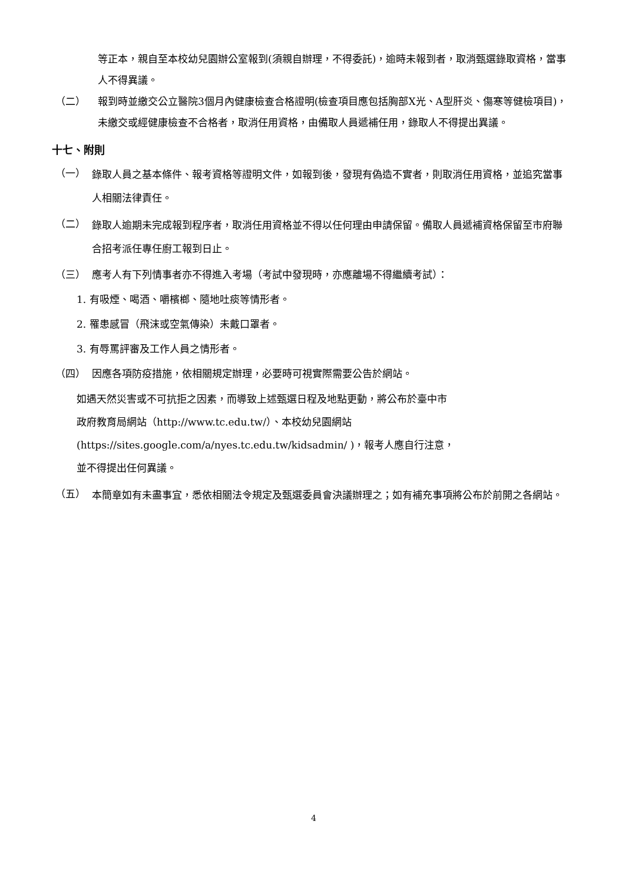等正本，親自至本校幼兒園辦公室報到(須親自辦理，不得委託)，逾時未報到者，取消甄選錄取資格，當事人不得異議。
（二） 報到時並繳交公立醫院3個月內健康檢查合格證明(檢查項目應包括胸部X光、A型肝炎、傷寒等健檢項目)，未繳交或經健康檢查不合格者，取消任用資格，由備取人員遞補任用，錄取人不得提出異議。
十七、附則
（一）
錄取人員之基本條件、報考資格等證明文件，如報到後，發現有偽造不實者，則取消任用資格，並追究當事人相關法律責任。
（二）
錄取人逾期未完成報到程序者，取消任用資格並不得以任何理由申請保留。備取人員遞補資格保留至市府聯合招考派任專任廚工報到日止。
（三） 應考人有下列情事者亦不得進入考場（考試中發現時，亦應離場不得繼續考試）：
1. 有吸煙、喝酒、嚼檳榔、隨地吐痰等情形者。
2. 罹患感冒（飛沫或空氣傳染）未戴口罩者。
3. 有辱罵評審及工作人員之情形者。
（四） 因應各項防疫措施，依相關規定辦理，必要時可視實際需要公告於網站。
如遇天然災害或不可抗拒之因素，而導致上述甄選日程及地點更動，將公布於臺中市
政府教育局網站（http://www.tc.edu.tw/）、本校幼兒園網站
(https://sites.google.com/a/nyes.tc.edu.tw/kidsadmin/ )，報考人應自行注意，
並不得提出任何異議。
（五）
本簡章如有未盡事宜，悉依相關法令規定及甄選委員會決議辦理之；如有補充事項將公布於前開之各網站。
4